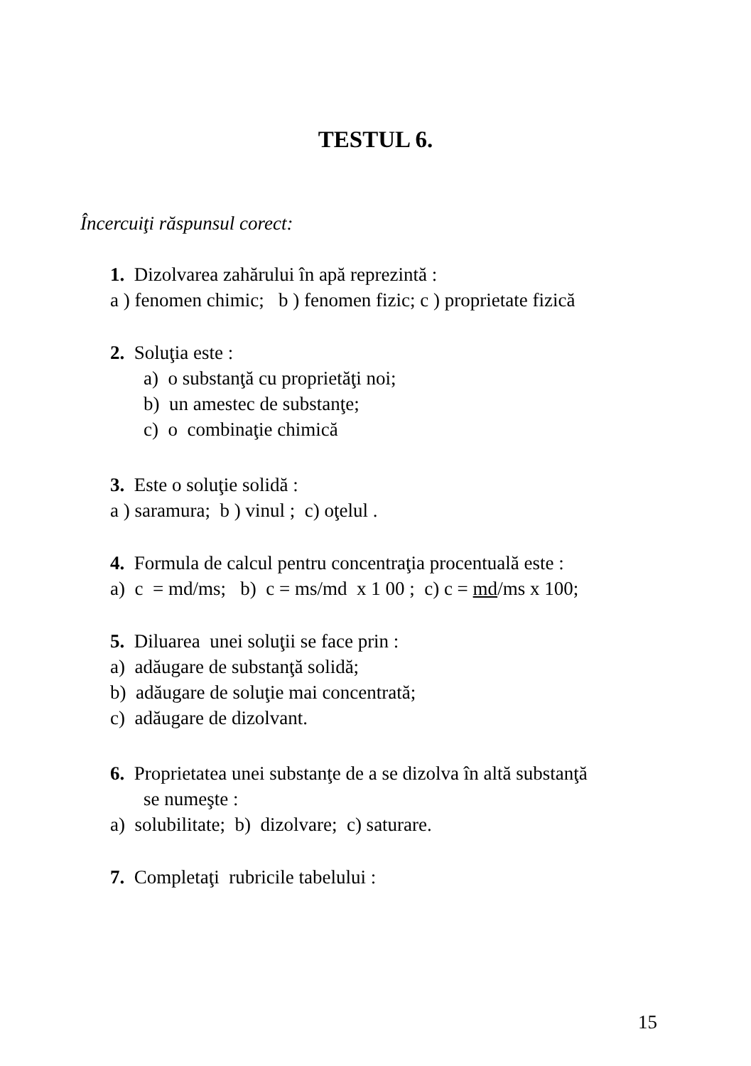TESTUL 6.
Încercuiţi răspunsul corect:
1. Dizolvarea zahărului în apă reprezintă :
a ) fenomen chimic; b ) fenomen fizic; c ) proprietate fizică
2. Soluţia este :
a) o substanţă cu proprietăţi noi;
b) un amestec de substanţe;
c) o combinaţie chimică
3. Este o soluţie solidă :
a ) saramura; b ) vinul ; c) oţelul .
4. Formula de calcul pentru concentraţia procentuală este :
a) c = md/ms; b) c = ms/md x 1 00 ; c) c = md/ms x 100;
5. Diluarea unei soluţii se face prin :
a) adăugare de substanţă solidă;
b) adăugare de soluţie mai concentrată;
c) adăugare de dizolvant.
6. Proprietatea unei substanţe de a se dizolva în altă substanţă
se numeşte :
a) solubilitate; b) dizolvare; c) saturare.
7. Completaţi rubricile tabelului :
15